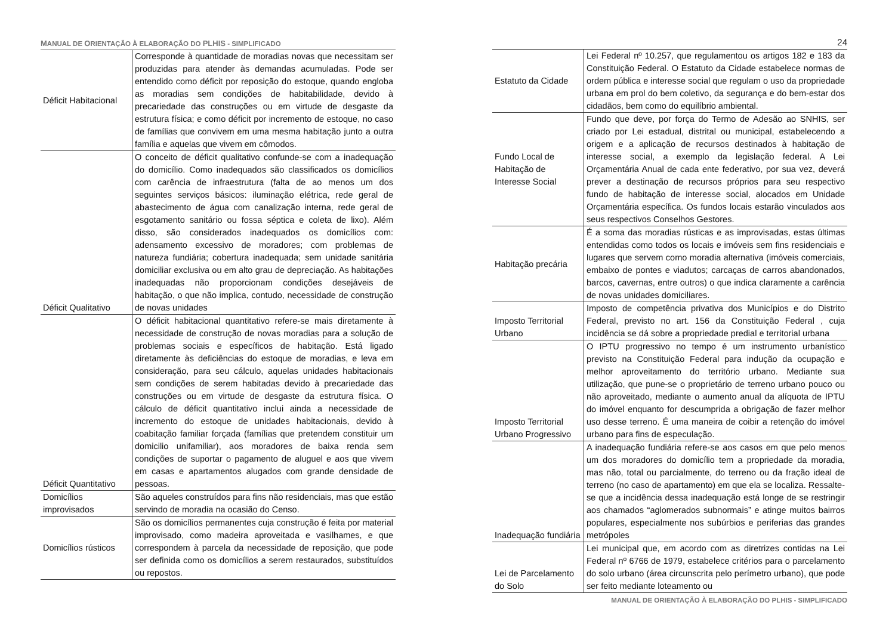MANUAL DE ORIENTAÇÃO À ELABORAÇÃO DO PLHIS - SIMPLIFICADO
| Déficit Habitacional | Corresponde à quantidade de moradias novas que necessitam ser produzidas para atender às demandas acumuladas. Pode ser entendido como déficit por reposição do estoque, quando engloba as moradias sem condições de habitabilidade, devido à precariedade das construções ou em virtude de desgaste da estrutura física; e como déficit por incremento de estoque, no caso de famílias que convivem em uma mesma habitação junto a outra família e aquelas que vivem em cômodos. |
| Déficit Qualitativo | O conceito de déficit qualitativo confunde-se com a inadequação do domicílio. Como inadequados são classificados os domicílios com carência de infraestrutura (falta de ao menos um dos seguintes serviços básicos: iluminação elétrica, rede geral de abastecimento de água com canalização interna, rede geral de esgotamento sanitário ou fossa séptica e coleta de lixo). Além disso, são considerados inadequados os domicílios com: adensamento excessivo de moradores; com problemas de natureza fundiária; cobertura inadequada; sem unidade sanitária domiciliar exclusiva ou em alto grau de depreciação. As habitações inadequadas não proporcionam condições desejáveis de habitação, o que não implica, contudo, necessidade de construção de novas unidades |
| Déficit Quantitativo | O déficit habitacional quantitativo refere-se mais diretamente à necessidade de construção de novas moradias para a solução de problemas sociais e específicos de habitação. Está ligado diretamente às deficiências do estoque de moradias, e leva em consideração, para seu cálculo, aquelas unidades habitacionais sem condições de serem habitadas devido à precariedade das construções ou em virtude de desgaste da estrutura física. O cálculo de déficit quantitativo inclui ainda a necessidade de incremento do estoque de unidades habitacionais, devido à coabitação familiar forçada (famílias que pretendem constituir um domicilio unifamiliar), aos moradores de baixa renda sem condições de suportar o pagamento de aluguel e aos que vivem em casas e apartamentos alugados com grande densidade de pessoas. |
| Domicílios improvisados | São aqueles construídos para fins não residenciais, mas que estão servindo de moradia na ocasião do Censo. |
| Domicílios rústicos | São os domicílios permanentes cuja construção é feita por material improvisado, como madeira aproveitada e vasilhames, e que correspondem à parcela da necessidade de reposição, que pode ser definida como os domicílios a serem restaurados, substituídos ou repostos. |
24
| Estatuto da Cidade | Lei Federal nº 10.257, que regulamentou os artigos 182 e 183 da Constituição Federal. O Estatuto da Cidade estabelece normas de ordem pública e interesse social que regulam o uso da propriedade urbana em prol do bem coletivo, da segurança e do bem-estar dos cidadãos, bem como do equilíbrio ambiental. |
| Fundo Local de Habitação de Interesse Social | Fundo que deve, por força do Termo de Adesão ao SNHIS, ser criado por Lei estadual, distrital ou municipal, estabelecendo a origem e a aplicação de recursos destinados à habitação de interesse social, a exemplo da legislação federal. A Lei Orçamentária Anual de cada ente federativo, por sua vez, deverá prever a destinação de recursos próprios para seu respectivo fundo de habitação de interesse social, alocados em Unidade Orçamentária específica. Os fundos locais estarão vinculados aos seus respectivos Conselhos Gestores. |
| Habitação precária | É a soma das moradias rústicas e as improvisadas, estas últimas entendidas como todos os locais e imóveis sem fins residenciais e lugares que servem como moradia alternativa (imóveis comerciais, embaixo de pontes e viadutos; carcaças de carros abandonados, barcos, cavernas, entre outros) o que indica claramente a carência de novas unidades domiciliares. |
| Imposto Territorial Urbano | Imposto de competência privativa dos Municípios e do Distrito Federal, previsto no art. 156 da Constituição Federal , cuja incidência se dá sobre a propriedade predial e territorial urbana |
| Imposto Territorial Urbano Progressivo | O IPTU progressivo no tempo é um instrumento urbanístico previsto na Constituição Federal para indução da ocupação e melhor aproveitamento do território urbano. Mediante sua utilização, que pune-se o proprietário de terreno urbano pouco ou não aproveitado, mediante o aumento anual da alíquota de IPTU do imóvel enquanto for descumprida a obrigação de fazer melhor uso desse terreno. É uma maneira de coibir a retenção do imóvel urbano para fins de especulação. |
| Inadequação fundiária | A inadequação fundiária refere-se aos casos em que pelo menos um dos moradores do domicílio tem a propriedade da moradia, mas não, total ou parcialmente, do terreno ou da fração ideal de terreno (no caso de apartamento) em que ela se localiza. Ressalte-se que a incidência dessa inadequação está longe de se restringir aos chamados “aglomerados subnormais” e atinge muitos bairros populares, especialmente nos subúrbios e periferias das grandes metrópoles |
| Lei de Parcelamento do Solo | Lei municipal que, em acordo com as diretrizes contidas na Lei Federal nº 6766 de 1979, estabelece critérios para o parcelamento do solo urbano (área circunscrita pelo perímetro urbano), que pode ser feito mediante loteamento ou |
MANUAL DE ORIENTAÇÃO À ELABORAÇÃO DO PLHIS - SIMPLIFICADO